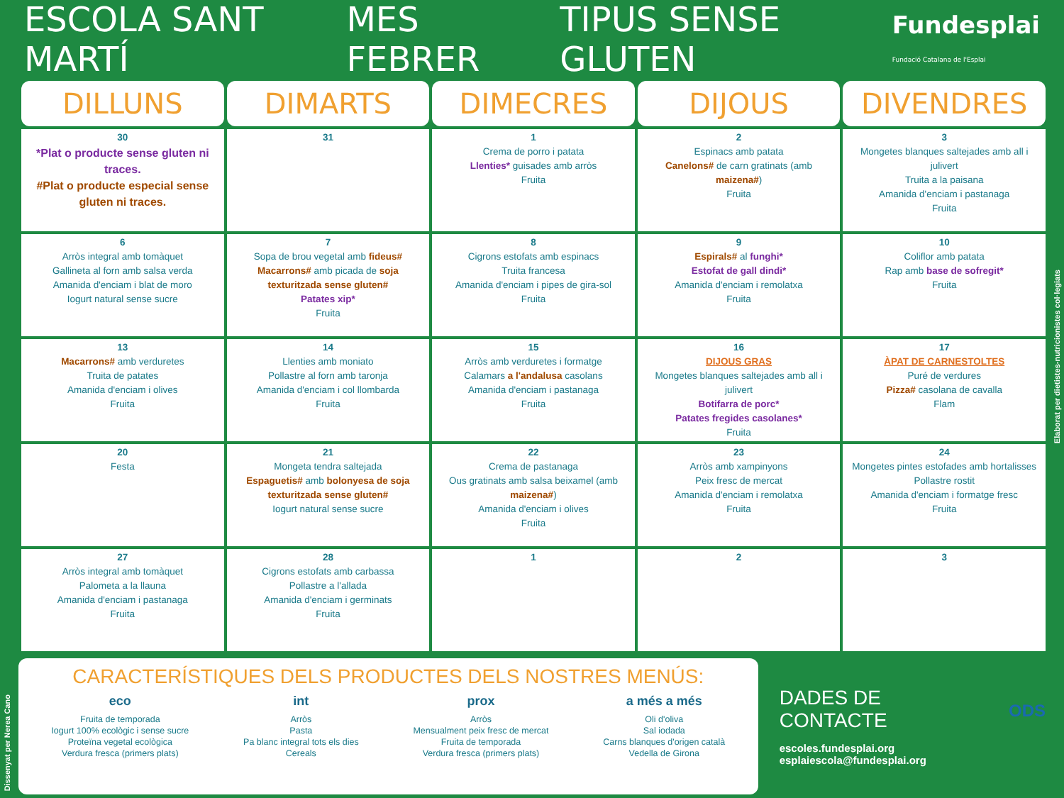ESCOLA SANT MARTÍ MES FEBRER TIPUS SENSE GLUTEN Fundesplai
Fundació Catalana de l'Esplai
| DILLUNS | DIMARTS | DIMECRES | DIJOUS | DIVENDRES |
| --- | --- | --- | --- | --- |
| 30 *Plat o producte sense gluten ni traces. #Plat o producte especial sense gluten ni traces. | 31 | 1 Crema de porro i patata Llenties* guisades amb arròs Fruita | 2 Espinacs amb patata Canelons# de carn gratinats (amb maizena# ) Fruita | 3 Mongetes blanques saltejades amb all i julivert Truita a la paisana Amanida d'enciam i pastanaga Fruita |
| 6 Arròs integral amb tomàquet Gallineta al forn amb salsa verda Amanida d'enciam i blat de moro Iogurt natural sense sucre | 7 Sopa de brou vegetal amb fideus# Macarrons# amb picada de soja texturitzada sense gluten# Patates xip* Fruita | 8 Cigrons estofats amb espinacs Truita francesa Amanida d'enciam i pipes de gira-sol Fruita | 9 Espirals# al funghi* Estofat de gall dindi* Amanida d'enciam i remolatxa Fruita | 10 Coliflor amb patata Rap amb base de sofregit* Fruita |
| 13 Macarrons# amb verduretes Truita de patates Amanida d'enciam i olives Fruita | 14 Llenties amb moniato Pollastre al forn amb taronja Amanida d'enciam i col llombarda Fruita | 15 Arròs amb verduretes i formatge Calamars a l'andalusa casolans Amanida d'enciam i pastanaga Fruita | 16 DIJOUS GRAS Mongetes blanques saltejades amb all i julivert Botifarra de porc* Patates fregides casolanes* Fruita | 17 ÀPAT DE CARNESTOLTES Puré de verdures Pizza# casolana de cavalla Flam |
| 20 Festa | 21 Mongeta tendra saltejada Espaguetis# amb bolonyesa de soja texturitzada sense gluten# Iogurt natural sense sucre | 22 Crema de pastanaga Ous gratinats amb salsa beixamel (amb maizena# ) Amanida d'enciam i olives Fruita | 23 Arròs amb xampinyons Peix fresc de mercat Amanida d'enciam i remolatxa Fruita | 24 Mongetes pintes estofades amb hortalisses Pollastre rostit Amanida d'enciam i formatge fresc Fruita |
| 27 Arròs integral amb tomàquet Palometa a la llauna Amanida d'enciam i pastanaga Fruita | 28 Cigrons estofats amb carbassa Pollastre a l'allada Amanida d'enciam i germinats Fruita | 1 | 2 | 3 |
CARACTERÍSTIQUES DELS PRODUCTES DELS NOSTRES MENÚS:
eco
Fruita de temporada
Iogurt 100% ecològic i sense sucre
Proteïna vegetal ecològica
Verdura fresca (primers plats)
int
Arròs
Pasta
Pa blanc integral tots els dies
Cereals
prox
Arròs
Mensualment peix fresc de mercat
Fruita de temporada
Verdura fresca (primers plats)
a més a més
Oli d'oliva
Sal iodada
Carns blanques d'origen català
Vedella de Girona
DADES DE CONTACTE
escoles.fundesplai.org
esplaiescola@fundesplai.org
ODS
Elaborat per dietistes-nutricionistes col·legiats
Dissenyat per Nerea Cano